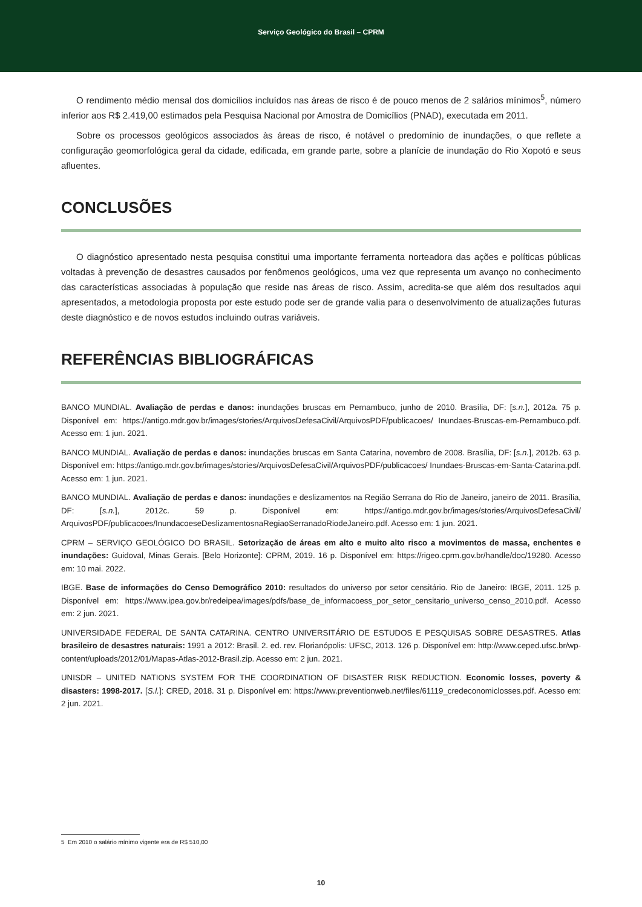Serviço Geológico do Brasil – CPRM
O rendimento médio mensal dos domicílios incluídos nas áreas de risco é de pouco menos de 2 salários mínimos<sup>5</sup>, número inferior aos R$ 2.419,00 estimados pela Pesquisa Nacional por Amostra de Domicílios (PNAD), executada em 2011.
Sobre os processos geológicos associados às áreas de risco, é notável o predomínio de inundações, o que reflete a configuração geomorfológica geral da cidade, edificada, em grande parte, sobre a planície de inundação do Rio Xopotó e seus afluentes.
CONCLUSÕES
O diagnóstico apresentado nesta pesquisa constitui uma importante ferramenta norteadora das ações e políticas públicas voltadas à prevenção de desastres causados por fenômenos geológicos, uma vez que representa um avanço no conhecimento das características associadas à população que reside nas áreas de risco. Assim, acredita-se que além dos resultados aqui apresentados, a metodologia proposta por este estudo pode ser de grande valia para o desenvolvimento de atualizações futuras deste diagnóstico e de novos estudos incluindo outras variáveis.
REFERÊNCIAS BIBLIOGRÁFICAS
BANCO MUNDIAL. Avaliação de perdas e danos: inundações bruscas em Pernambuco, junho de 2010. Brasília, DF: [s.n.], 2012a. 75 p. Disponível em: https://antigo.mdr.gov.br/images/stories/ArquivosDefesaCivil/ArquivosPDF/publicacoes/ Inundaes-Bruscas-em-Pernambuco.pdf. Acesso em: 1 jun. 2021.
BANCO MUNDIAL. Avaliação de perdas e danos: inundações bruscas em Santa Catarina, novembro de 2008. Brasília, DF: [s.n.], 2012b. 63 p. Disponível em: https://antigo.mdr.gov.br/images/stories/ArquivosDefesaCivil/ArquivosPDF/publicacoes/ Inundaes-Bruscas-em-Santa-Catarina.pdf. Acesso em: 1 jun. 2021.
BANCO MUNDIAL. Avaliação de perdas e danos: inundações e deslizamentos na Região Serrana do Rio de Janeiro, janeiro de 2011. Brasília, DF: [s.n.], 2012c. 59 p. Disponível em: https://antigo.mdr.gov.br/images/stories/ArquivosDefesaCivil/ ArquivosPDF/publicacoes/InundacoeseDeslizamentosnaRegiaoSerranadoRiodeJaneiro.pdf. Acesso em: 1 jun. 2021.
CPRM – SERVIÇO GEOLÓGICO DO BRASIL. Setorização de áreas em alto e muito alto risco a movimentos de massa, enchentes e inundações: Guidoval, Minas Gerais. [Belo Horizonte]: CPRM, 2019. 16 p. Disponível em: https://rigeo.cprm.gov.br/handle/doc/19280. Acesso em: 10 mai. 2022.
IBGE. Base de informações do Censo Demográfico 2010: resultados do universo por setor censitário. Rio de Janeiro: IBGE, 2011. 125 p. Disponível em: https://www.ipea.gov.br/redeipea/images/pdfs/base_de_informacoess_por_setor_censitario_universo_censo_2010.pdf. Acesso em: 2 jun. 2021.
UNIVERSIDADE FEDERAL DE SANTA CATARINA. CENTRO UNIVERSITÁRIO DE ESTUDOS E PESQUISAS SOBRE DESASTRES. Atlas brasileiro de desastres naturais: 1991 a 2012: Brasil. 2. ed. rev. Florianópolis: UFSC, 2013. 126 p. Disponível em: http://www.ceped.ufsc.br/wp-content/uploads/2012/01/Mapas-Atlas-2012-Brasil.zip. Acesso em: 2 jun. 2021.
UNISDR – UNITED NATIONS SYSTEM FOR THE COORDINATION OF DISASTER RISK REDUCTION. Economic losses, poverty & disasters: 1998-2017. [S.l.]: CRED, 2018. 31 p. Disponível em: https://www.preventionweb.net/files/61119_credeconomiclosses.pdf. Acesso em: 2 jun. 2021.
5 Em 2010 o salário mínimo vigente era de R$ 510,00
10